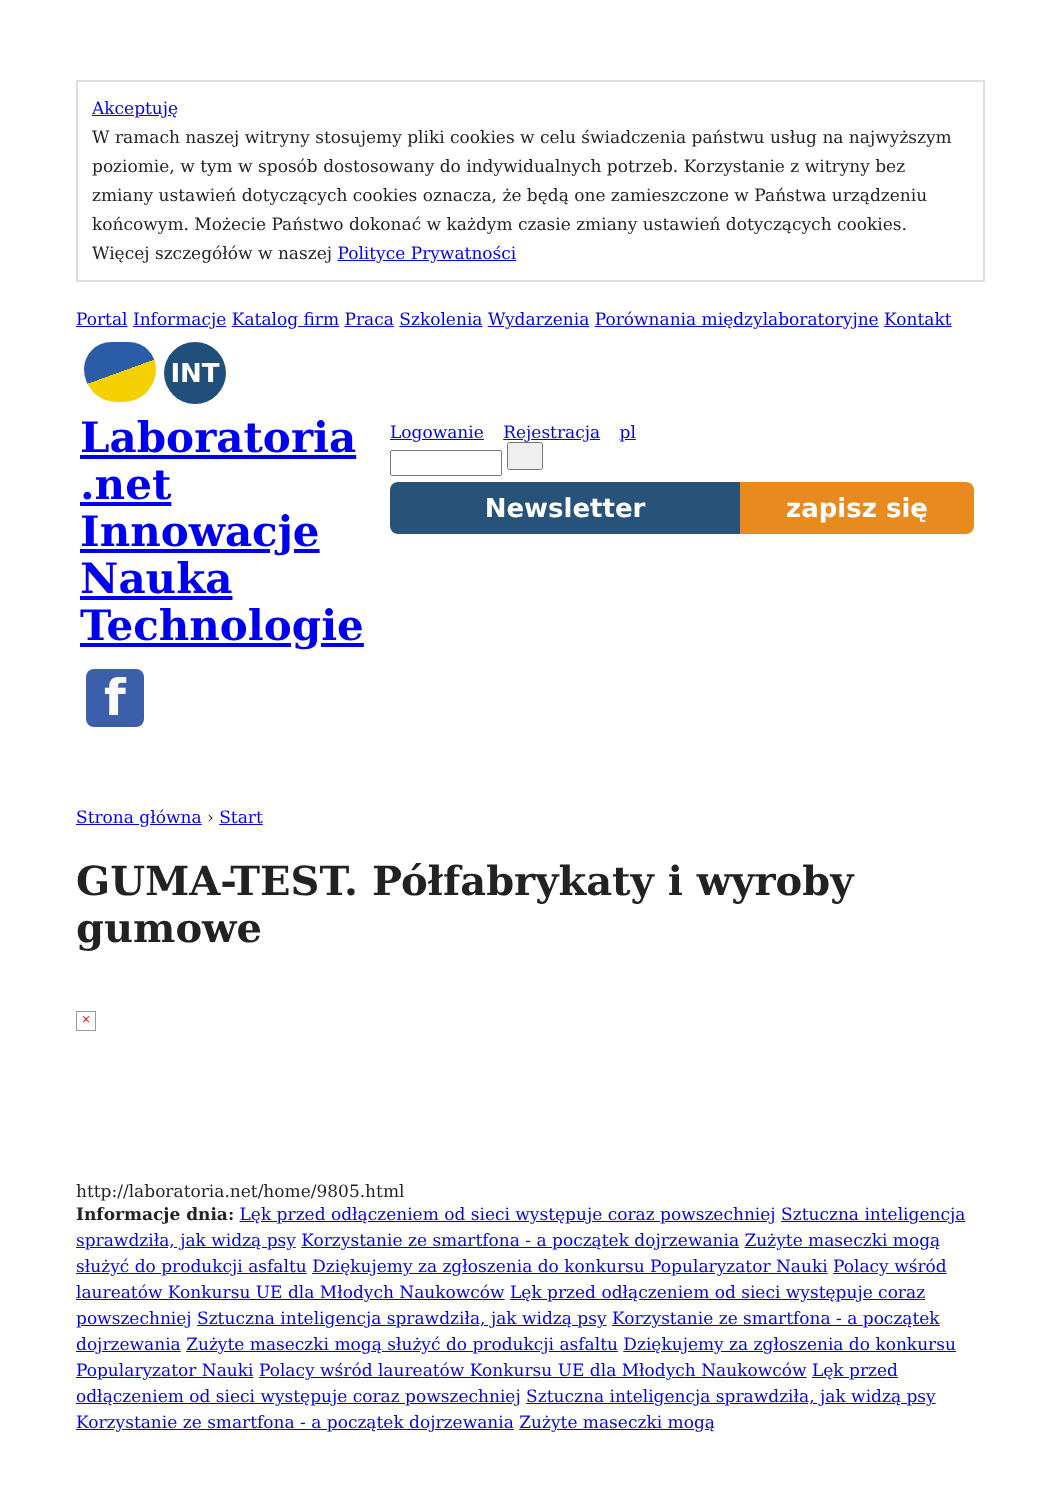Akceptuję
W ramach naszej witryny stosujemy pliki cookies w celu świadczenia państwu usług na najwyższym poziomie, w tym w sposób dostosowany do indywidualnych potrzeb. Korzystanie z witryny bez zmiany ustawień dotyczących cookies oznacza, że będą one zamieszczone w Państwa urządzeniu końcowym. Możecie Państwo dokonać w każdym czasie zmiany ustawień dotyczących cookies. Więcej szczegółów w naszej Polityce Prywatności
Portal Informacje Katalog firm Praca Szkolenia Wydarzenia Porównania międzylaboratoryjne Kontakt
INT
Laboratoria .net Innowacje Nauka Technologie
f
Logowanie Rejestracja pl
Newsletter zapisz się
Strona główna › Start
GUMA-TEST. Półfabrykaty i wyroby gumowe
×
http://laboratoria.net/home/9805.html
Informacje dnia: Lęk przed odłączeniem od sieci występuje coraz powszechniej Sztuczna inteligencja sprawdziła, jak widzą psy Korzystanie ze smartfona - a początek dojrzewania Zużyte maseczki mogą służyć do produkcji asfaltu Dziękujemy za zgłoszenia do konkursu Popularyzator Nauki Polacy wśród laureatów Konkursu UE dla Młodych Naukowców Lęk przed odłączeniem od sieci występuje coraz powszechniej Sztuczna inteligencja sprawdziła, jak widzą psy Korzystanie ze smartfona - a początek dojrzewania Zużyte maseczki mogą służyć do produkcji asfaltu Dziękujemy za zgłoszenia do konkursu Popularyzator Nauki Polacy wśród laureatów Konkursu UE dla Młodych Naukowców Lęk przed odłączeniem od sieci występuje coraz powszechniej Sztuczna inteligencja sprawdziła, jak widzą psy Korzystanie ze smartfona - a początek dojrzewania Zużyte maseczki mogą